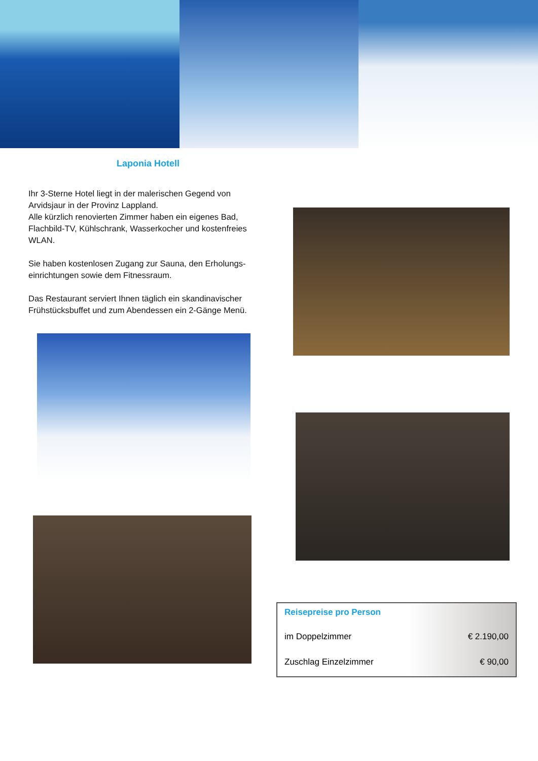Laponia Hotell
Ihr 3-Sterne Hotel liegt in der malerischen Gegend von Arvidsjaur in der Provinz Lappland.
Alle kürzlich renovierten Zimmer haben ein eigenes Bad, Flachbild-TV, Kühlschrank, Wasserkocher und kostenfreies WLAN.
Sie haben kostenlosen Zugang zur Sauna, den Erholungs-einrichtungen sowie dem Fitnessraum.
Das Restaurant serviert Ihnen täglich ein skandinavischer Frühstücksbuffet und zum Abendessen ein 2-Gänge Menü.
| Reisepreise pro Person | |
| --- | --- |
| im Doppelzimmer | € 2.190,00 |
| Zuschlag Einzelzimmer | € 90,00 |